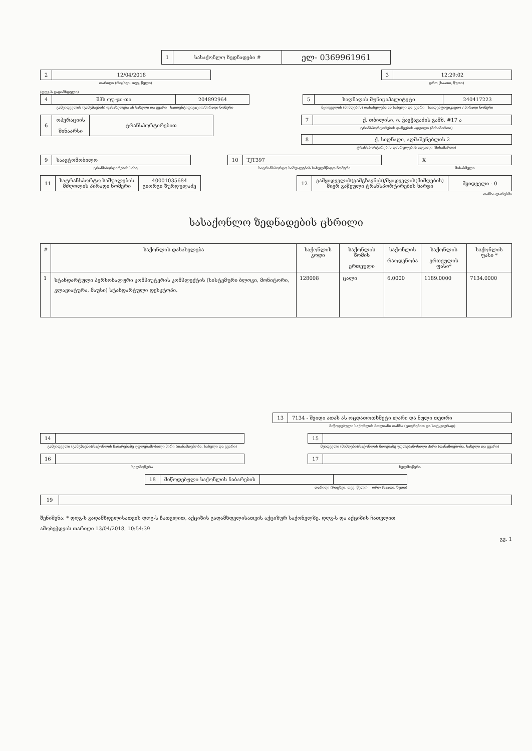| 1 | სასაქონლო ზედნადები # | ელ- 0369961961 |
| 2 | 12/04/2018 |
თარიღი (რიცხვი, თვე, წელი)
| 3 | 12:29:02 |
დრო (საათი, წუთი)
(დღგ-ს გადამხდელი)
| 4 | შპს ოუ-ჯი-თი | 204892964 |
გამყიდველის (გამგზავნის) დასახელება ან სახელი და გვარი საიდენტიფიკაციო/პირადი ნომერი
| 5 | სიღნაღის მუნიციპალიტეტი | 240417223 |
მყიდველის (მიმღების) დასახელება ან სახელი და გვარი საიდენტიფიკაციო / პირადი ნომერი
| 6 | ოპერაციის შინაარსი | ტრანსპორტირებით |
| 7 | ქ. თბილისი, ი. ჭავჭავაძის გამზ. #17 ა |
ტრანსპორტირების დაწყების ადგილი (მისამართი)
| 8 | ქ. სიღნაღი, აღმაშენებლის 2 |
ტრანსპორტირების დასრულების ადგილი (მისამართი)
| 9 | საავტომობილო |
ტრანსპორტირების სახე
| 10 | TJT397 |
სატრანსპორტო საშუალების სახელმწიფო ნომერი
| X |
მისაბმელი
| 11 | სატრანსპორტო საშუალების მძღოლის პირადი ნომერი | 40001035684 გიორგი ზურდულაძე |
| 12 | გამყიდველის(გამგზავნის)/მყიდველის(მიმღების) მიერ გაწეული ტრანსპორტირების ხარჯი | მყიდველი - 0 |
თანხა ლარებში
სასაქონლო ზედნადების ცხრილი
| # | საქონლის დასახელება | საქონლის კოდი | საქონლის ზომის ერთეული | საქონლის რაოდენობა | საქონლის ერთეულის ფასი* | საქონლის ფასი * |
| --- | --- | --- | --- | --- | --- | --- |
| 1 | სტანდარტული პერსონალური კომპიუტერის კომპლექტის (სისტემური ბლოკი, მონიტორი, კლავიატურა, მაუსი) სტანდარტული დესკტოპი. | 128008 | ცალი | 6.0000 | 1189.0000 | 7134.0000 |
| 13 | 7134 - შვიდი ათას ას ოცდათოთხმეტი ლარი და ნული თეთრი |
მიწოდებული საქონლის მთლიანი თანხა (ციფრებით და სიტყვიერად)
| 14 | |
გამყიდველი (გამგზავნი)/საქონლის ჩაბარებაზე უფლებამოსილი პირი (თანამდებობა, სახელი და გვარი)
| 15 | |
მყიდველი (მიმღები)/საქონლის მიღებაზე უფლებამოსილი პირი (თანამდებობა, სახელი და გვარი)
| 16 | |
ხელმოწერა
| 17 | |
ხელმოწერა
| 18 | მიწოდებული საქონლის ჩაბარების | | |
თარიღი (რიცხვი, თვე, წელი) დრო (საათი, წუთი)
| 19 | |
შენიშვნა: * დღგ-ს გადამხდელისათვის დღგ-ს ჩათვლით, აქციზის გადამხდელისათვის აქციზურ საქონელზე, დღგ-ს და აქციზის ჩათვლით
ამობეჭდვის თარიღი 13/04/2018, 10:54:39
გვ. 1